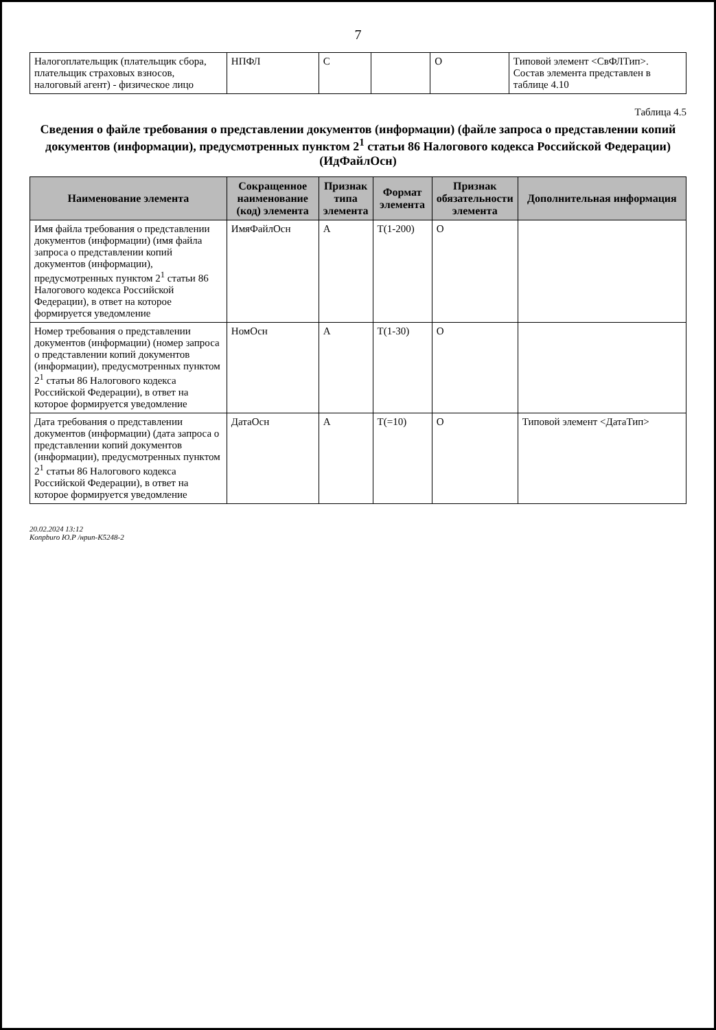7
| Налогоплательщик (плательщик сбора, плательщик страховых взносов, налоговый агент) - физическое лицо | НПФЛ | С | | О | Типовой элемент <СвФЛТип>. Состав элемента представлен в таблице 4.10 |
Таблица 4.5
Сведения о файле требования о представлении документов (информации) (файле запроса о представлении копий документов (информации), предусмотренных пунктом 2<sup>1</sup> статьи 86 Налогового кодекса Российской Федерации) (ИдФайлОсн)
| Наименование элемента | Сокращенное наименование (код) элемента | Признак типа элемента | Формат элемента | Признак обязательности элемента | Дополнительная информация |
| --- | --- | --- | --- | --- | --- |
| Имя файла требования о представлении документов (информации) (имя файла запроса о представлении копий документов (информации), предусмотренных пунктом 2<sup>1</sup> статьи 86 Налогового кодекса Российской Федерации), в ответ на которое формируется уведомление | ИмяФайлОсн | А | T(1-200) | О | |
| Номер требования о представлении документов (информации) (номер запроса о представлении копий документов (информации), предусмотренных пунктом 2<sup>1</sup> статьи 86 Налогового кодекса Российской Федерации), в ответ на которое формируется уведомление | НомОсн | А | T(1-30) | О | |
| Дата требования о представлении документов (информации) (дата запроса о представлении копий документов (информации), предусмотренных пунктом 2<sup>1</sup> статьи 86 Налогового кодекса Российской Федерации), в ответ на которое формируется уведомление | ДатаОсн | А | T(=10) | О | Типовой элемент <ДатаТип> |
20.02.2024 13:12
Konpburo Ю.Р /нрип-К5248-2